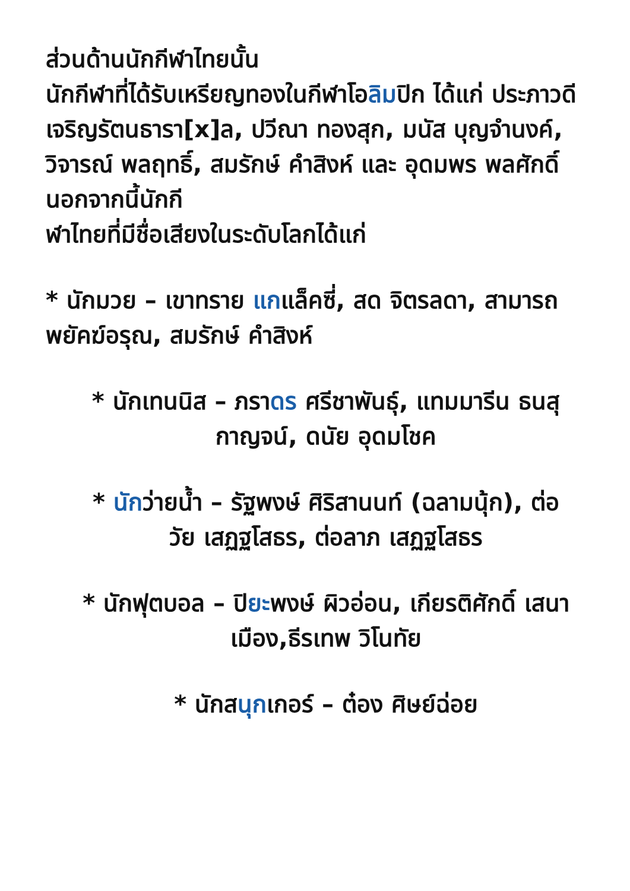ส่วนด้านนักกีฬาไทยนั้น
นักกีฬาที่ได้รับเหรียญทองในกีฬาโอลิมปิก ได้แก่ ประภาวดี เจริญรัตนธารา[x]ล, ปวีณา ทองสุก, มนัส บุญจำนงค์, วิจารณ์ พลฤทธิ์, สมรักษ์ คำสิงห์ และ อุดมพร พลศักดิ์
นอกจากนี้นักกี
ฬาไทยที่มีชื่อเสียงในระดับโลกได้แก่
* นักมวย – เขาทราย แกแล็คซี่, สด จิตรลดา, สามารถ พยัคฆ์อรุณ, สมรักษ์ คำสิงห์
* นักเทนนิส – ภราดร ศรีชาพันธุ์, แทมมารีน ธนสุกาญจน์, ดนัย อุดมโชค
* นักว่ายน้ำ – รัฐพงษ์ ศิริสานนท์ (ฉลามนุ้ก), ต่อวัย เสฏฐโสธร, ต่อลาภ เสฏฐโสธร
* นักฟุตบอล – ปิยะพงษ์ ผิวอ่อน, เกียรติศักดิ์ เสนาเมือง,ธีรเทพ วิโนทัย
* นักสนุกเกอร์ – ต๋อง ศิษย์ฉ่อย